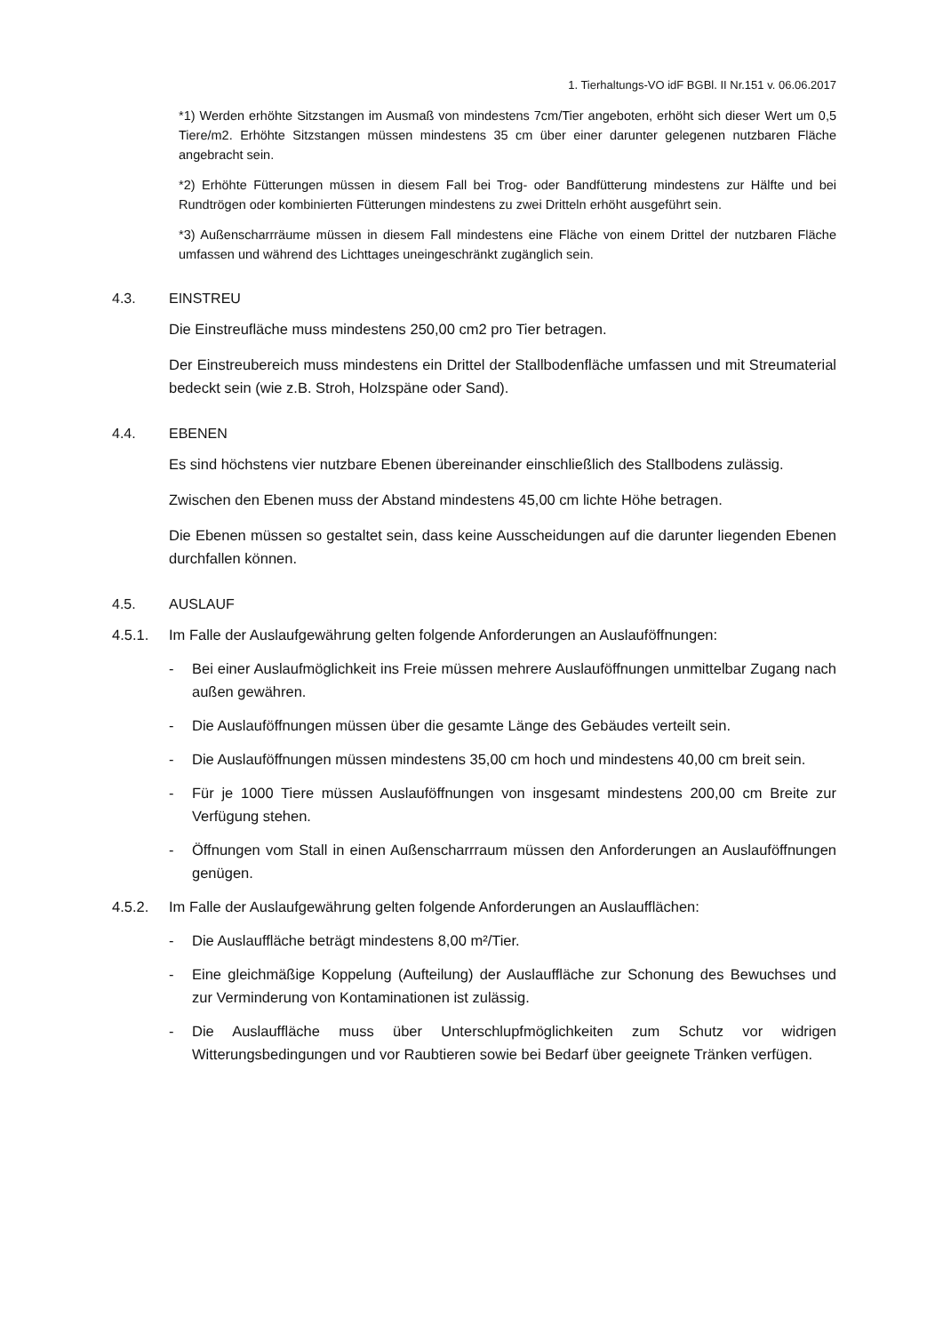1. Tierhaltungs-VO idF BGBl. II Nr.151 v. 06.06.2017
*1) Werden erhöhte Sitzstangen im Ausmaß von mindestens 7cm/Tier angeboten, erhöht sich dieser Wert um 0,5 Tiere/m2. Erhöhte Sitzstangen müssen mindestens 35 cm über einer darunter gelegenen nutzbaren Fläche angebracht sein.
*2) Erhöhte Fütterungen müssen in diesem Fall bei Trog- oder Bandfütterung mindestens zur Hälfte und bei Rundtrögen oder kombinierten Fütterungen mindestens zu zwei Dritteln erhöht ausgeführt sein.
*3) Außenscharrräume müssen in diesem Fall mindestens eine Fläche von einem Drittel der nutzbaren Fläche umfassen und während des Lichttages uneingeschränkt zugänglich sein.
4.3. EINSTREU
Die Einstreufläche muss mindestens 250,00 cm2 pro Tier betragen.
Der Einstreubereich muss mindestens ein Drittel der Stallbodenfläche umfassen und mit Streumaterial bedeckt sein (wie z.B. Stroh, Holzspäne oder Sand).
4.4. EBENEN
Es sind höchstens vier nutzbare Ebenen übereinander einschließlich des Stallbodens zulässig.
Zwischen den Ebenen muss der Abstand mindestens 45,00 cm lichte Höhe betragen.
Die Ebenen müssen so gestaltet sein, dass keine Ausscheidungen auf die darunter liegenden Ebenen durchfallen können.
4.5. AUSLAUF
4.5.1. Im Falle der Auslaufgewährung gelten folgende Anforderungen an Auslauföffnungen:
- Bei einer Auslaufmöglichkeit ins Freie müssen mehrere Auslauföffnungen unmittelbar Zugang nach außen gewähren.
- Die Auslauföffnungen müssen über die gesamte Länge des Gebäudes verteilt sein.
- Die Auslauföffnungen müssen mindestens 35,00 cm hoch und mindestens 40,00 cm breit sein.
- Für je 1000 Tiere müssen Auslauföffnungen von insgesamt mindestens 200,00 cm Breite zur Verfügung stehen.
- Öffnungen vom Stall in einen Außenscharrraum müssen den Anforderungen an Auslauföffnungen genügen.
4.5.2. Im Falle der Auslaufgewährung gelten folgende Anforderungen an Auslaufflächen:
- Die Auslauffläche beträgt mindestens 8,00 m²/Tier.
- Eine gleichmäßige Koppelung (Aufteilung) der Auslauffläche zur Schonung des Bewuchses und zur Verminderung von Kontaminationen ist zulässig.
- Die Auslauffläche muss über Unterschlupfmöglichkeiten zum Schutz vor widrigen Witterungsbedingungen und vor Raubtieren sowie bei Bedarf über geeignete Tränken verfügen.